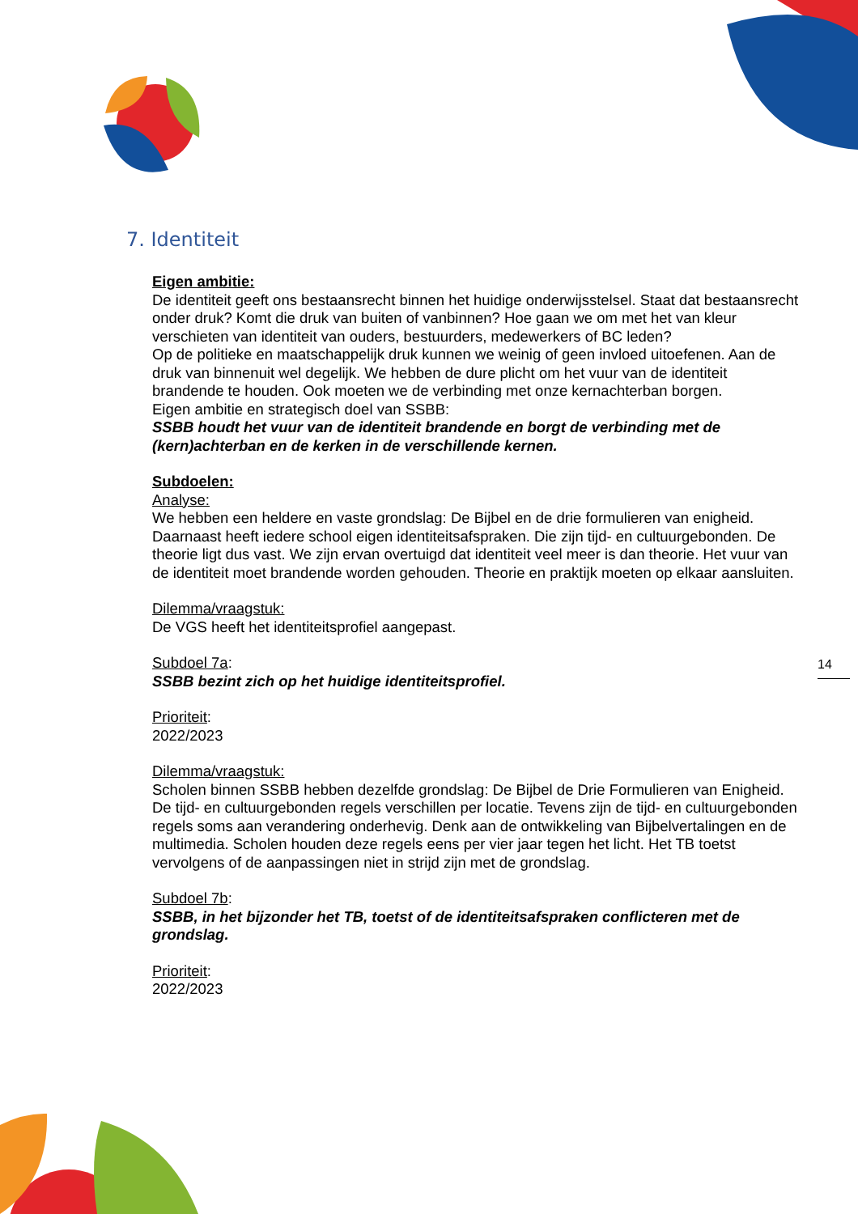7. Identiteit
Eigen ambitie:
De identiteit geeft ons bestaansrecht binnen het huidige onderwijsstelsel. Staat dat bestaansrecht onder druk? Komt die druk van buiten of vanbinnen? Hoe gaan we om met het van kleur verschieten van identiteit van ouders, bestuurders, medewerkers of BC leden?
Op de politieke en maatschappelijk druk kunnen we weinig of geen invloed uitoefenen. Aan de druk van binnenuit wel degelijk. We hebben de dure plicht om het vuur van de identiteit brandende te houden. Ook moeten we de verbinding met onze kernachterban borgen.
Eigen ambitie en strategisch doel van SSBB:
SSBB houdt het vuur van de identiteit brandende en borgt de verbinding met de (kern)achterban en de kerken in de verschillende kernen.
Subdoelen:
Analyse:
We hebben een heldere en vaste grondslag: De Bijbel en de drie formulieren van enigheid. Daarnaast heeft iedere school eigen identiteitsafspraken. Die zijn tijd- en cultuurgebonden. De theorie ligt dus vast. We zijn ervan overtuigd dat identiteit veel meer is dan theorie. Het vuur van de identiteit moet brandende worden gehouden. Theorie en praktijk moeten op elkaar aansluiten.
Dilemma/vraagstuk:
De VGS heeft het identiteitsprofiel aangepast.
Subdoel 7a:
SSBB bezint zich op het huidige identiteitsprofiel.
Prioriteit:
2022/2023
Dilemma/vraagstuk:
Scholen binnen SSBB hebben dezelfde grondslag: De Bijbel de Drie Formulieren van Enigheid. De tijd- en cultuurgebonden regels verschillen per locatie. Tevens zijn de tijd- en cultuurgebonden regels soms aan verandering onderhevig. Denk aan de ontwikkeling van Bijbelvertalingen en de multimedia. Scholen houden deze regels eens per vier jaar tegen het licht. Het TB toetst vervolgens of de aanpassingen niet in strijd zijn met de grondslag.
Subdoel 7b:
SSBB, in het bijzonder het TB, toetst of de identiteitsafspraken conflicteren met de grondslag.
Prioriteit:
2022/2023
14